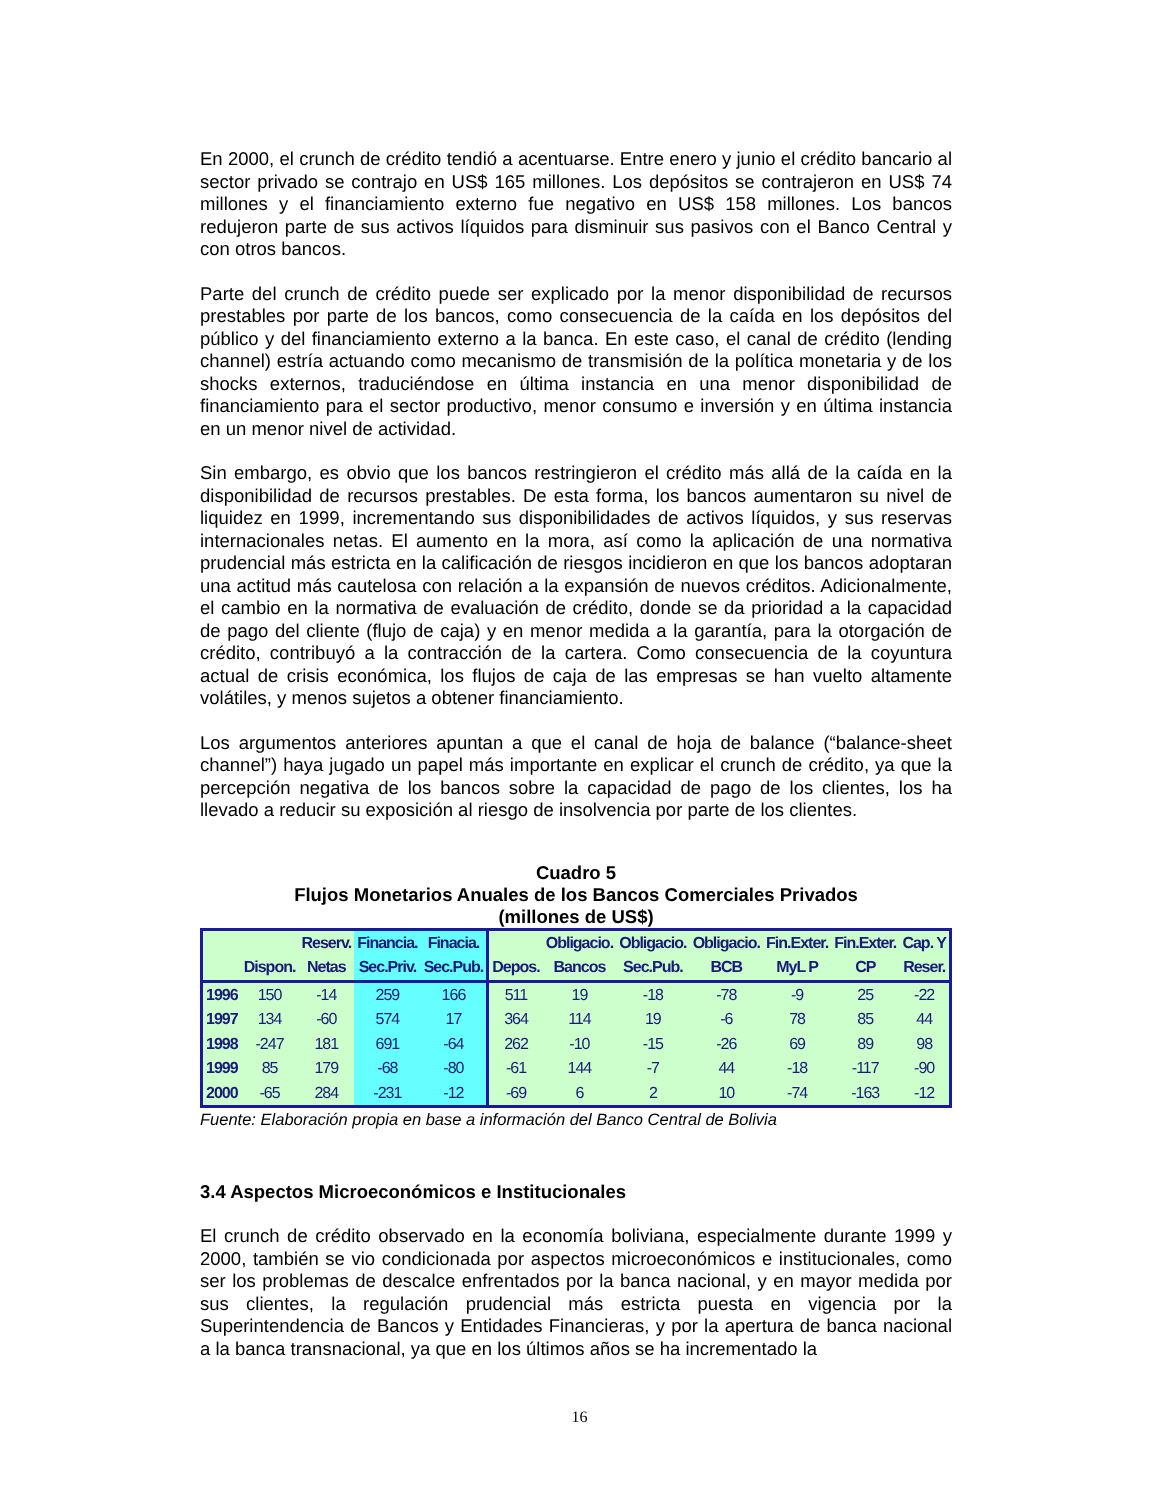En 2000, el crunch de crédito tendió a acentuarse. Entre enero y junio el crédito bancario al sector privado se contrajo en US$ 165 millones. Los depósitos se contrajeron en US$ 74 millones y el financiamiento externo fue negativo en US$ 158 millones. Los bancos redujeron parte de sus activos líquidos para disminuir sus pasivos con el Banco Central y con otros bancos.
Parte del crunch de crédito puede ser explicado por la menor disponibilidad de recursos prestables por parte de los bancos, como consecuencia de la caída en los depósitos del público y del financiamiento externo a la banca. En este caso, el canal de crédito (lending channel) estría actuando como mecanismo de transmisión de la política monetaria y de los shocks externos, traduciéndose en última instancia en una menor disponibilidad de financiamiento para el sector productivo, menor consumo e inversión y en última instancia en un menor nivel de actividad.
Sin embargo, es obvio que los bancos restringieron el crédito más allá de la caída en la disponibilidad de recursos prestables. De esta forma, los bancos aumentaron su nivel de liquidez en 1999, incrementando sus disponibilidades de activos líquidos, y sus reservas internacionales netas. El aumento en la mora, así como la aplicación de una normativa prudencial más estricta en la calificación de riesgos incidieron en que los bancos adoptaran una actitud más cautelosa con relación a la expansión de nuevos créditos. Adicionalmente, el cambio en la normativa de evaluación de crédito, donde se da prioridad a la capacidad de pago del cliente (flujo de caja) y en menor medida a la garantía, para la otorgación de crédito, contribuyó a la contracción de la cartera. Como consecuencia de la coyuntura actual de crisis económica, los flujos de caja de las empresas se han vuelto altamente volátiles, y menos sujetos a obtener financiamiento.
Los argumentos anteriores apuntan a que el canal de hoja de balance (“balance-sheet channel”) haya jugado un papel más importante en explicar el crunch de crédito, ya que la percepción negativa de los bancos sobre la capacidad de pago de los clientes, los ha llevado a reducir su exposición al riesgo de insolvencia por parte de los clientes.
Cuadro 5
Flujos Monetarios Anuales de los Bancos Comerciales Privados
(millones de US$)
| | | Reserv. | Financia. | Finacia. | | Obligacio. | Obligacio. | Obligacio. | Fin.Exter. | Fin.Exter. | Cap. Y |
| --- | --- | --- | --- | --- | --- | --- | --- | --- | --- | --- | --- |
| | Dispon. | Netas | Sec.Priv. | Sec.Pub. | Depos. | Bancos | Sec.Pub. | BCB | MyL P | CP | Reser. |
| 1996 | 150 | -14 | 259 | 166 | 511 | 19 | -18 | -78 | -9 | 25 | -22 |
| 1997 | 134 | -60 | 574 | 17 | 364 | 114 | 19 | -6 | 78 | 85 | 44 |
| 1998 | -247 | 181 | 691 | -64 | 262 | -10 | -15 | -26 | 69 | 89 | 98 |
| 1999 | 85 | 179 | -68 | -80 | -61 | 144 | -7 | 44 | -18 | -117 | -90 |
| 2000 | -65 | 284 | -231 | -12 | -69 | 6 | 2 | 10 | -74 | -163 | -12 |
Fuente: Elaboración propia en base a información del Banco Central de Bolivia
3.4 Aspectos Microeconómicos e Institucionales
El crunch de crédito observado en la economía boliviana, especialmente durante 1999 y 2000, también se vio condicionada por aspectos microeconómicos e institucionales, como ser los problemas de descalce enfrentados por la banca nacional, y en mayor medida por sus clientes, la regulación prudencial más estricta puesta en vigencia por la Superintendencia de Bancos y Entidades Financieras, y por la apertura de banca nacional a la banca transnacional, ya que en los últimos años se ha incrementado la
16